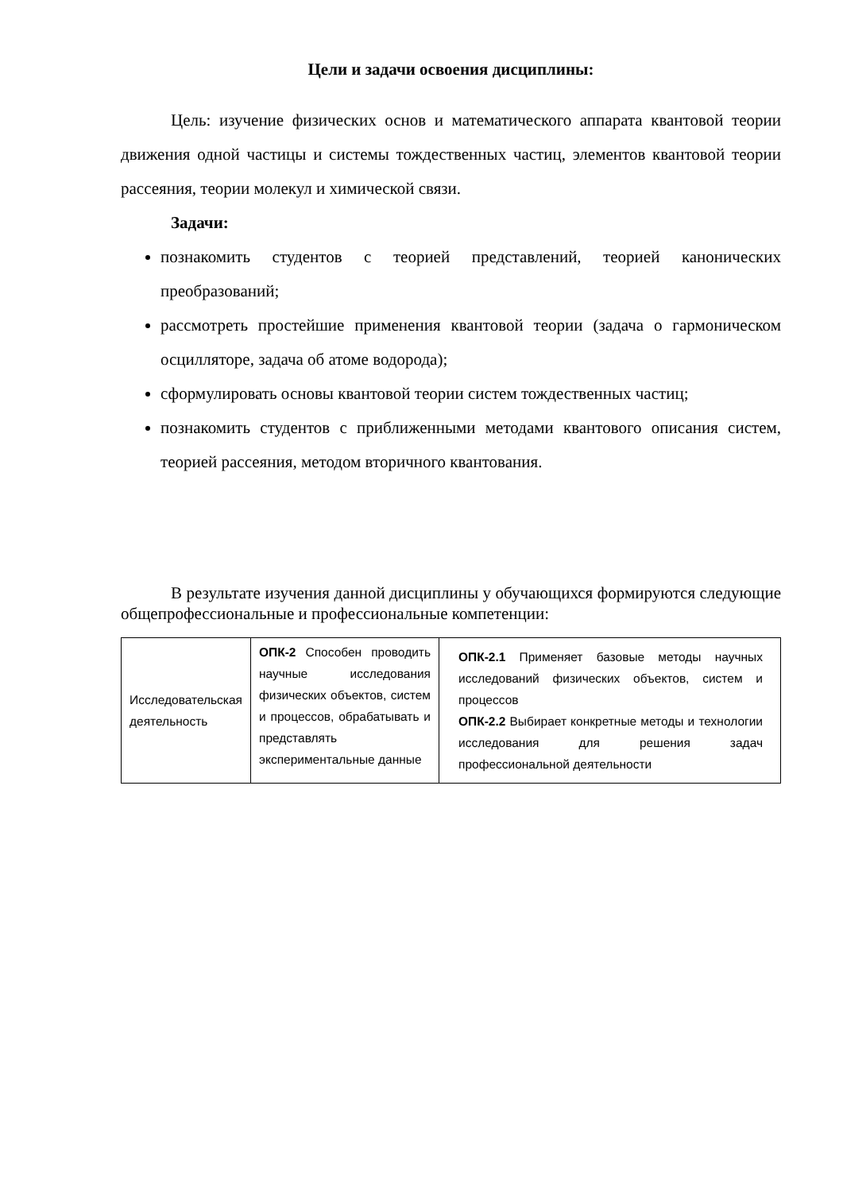Цели и задачи освоения дисциплины:
Цель: изучение физических основ и математического аппарата квантовой теории движения одной частицы и системы тождественных частиц, элементов квантовой теории рассеяния, теории молекул и химической связи.
Задачи:
познакомить студентов с теорией представлений, теорией канонических преобразований;
рассмотреть простейшие применения квантовой теории (задача о гармоническом осцилляторе, задача об атоме водорода);
сформулировать основы квантовой теории систем тождественных частиц;
познакомить студентов с приближенными методами квантового описания систем, теорией рассеяния, методом вторичного квантования.
В результате изучения данной дисциплины у обучающихся формируются следующие общепрофессиональные и профессиональные компетенции:
| Исследовательская деятельность | ОПК-2 Способен проводить научные исследования физических объектов, систем и процессов, обрабатывать и представлять экспериментальные данные | ОПК-2.1 Применяет базовые методы научных исследований физических объектов, систем и процессов ОПК-2.2 Выбирает конкретные методы и технологии исследования для решения задач профессиональной деятельности |